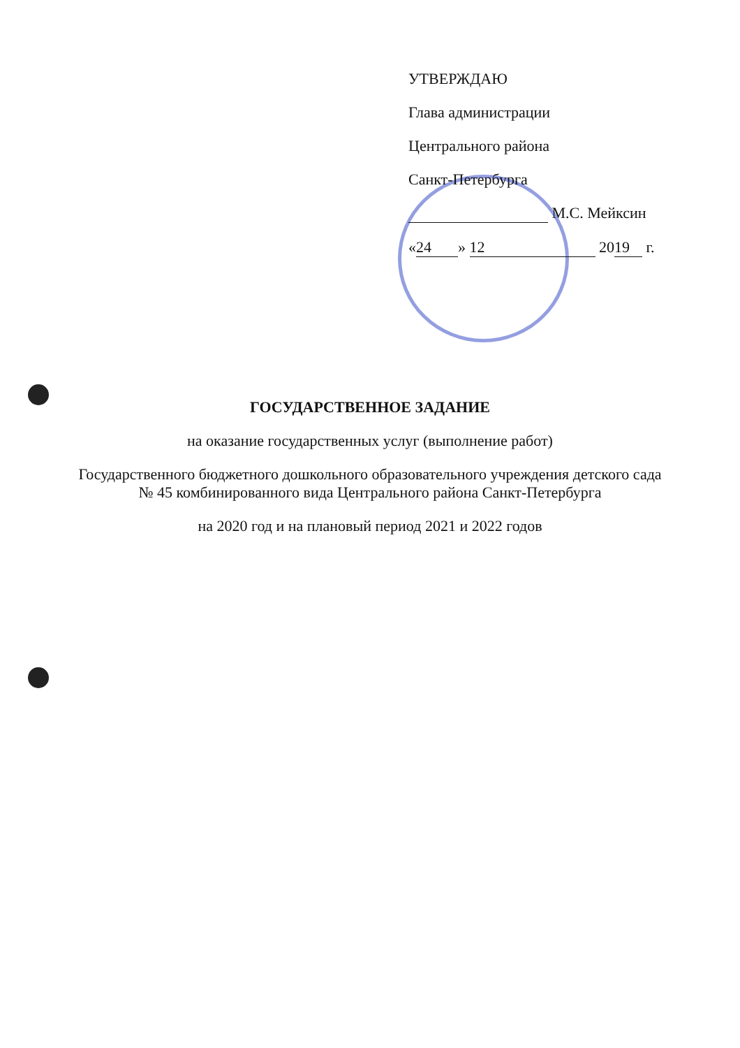УТВЕРЖДАЮ
Глава администрации
Центрального района
Санкт-Петербурга
М.С. Мейксин
« 24 » 12 20 19 г.
ГОСУДАРСТВЕННОЕ ЗАДАНИЕ
на оказание государственных услуг (выполнение работ)
Государственного бюджетного дошкольного образовательного учреждения детского сада
№ 45 комбинированного вида Центрального района Санкт-Петербурга
на 2020 год и на плановый период 2021 и 2022 годов